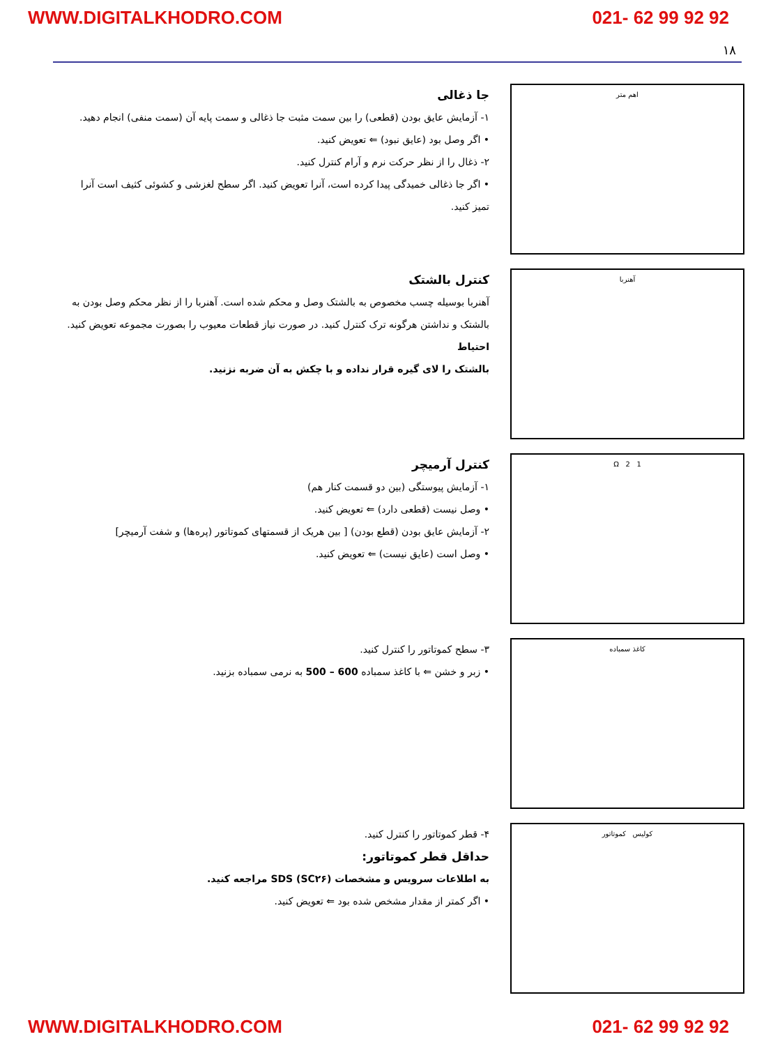WWW.DIGITALKHODRO.COM 021- 62 99 92 92
۱۸
اهم متر
جا ذغالی
۱- آزمایش عایق بودن (قطعی) را بین سمت مثبت جا ذغالی و سمت پایه آن (سمت منفی) انجام دهید.
• اگر وصل بود (عایق نبود) ⇐ تعویض کنید.
۲- ذغال را از نظر حرکت نرم و آرام کنترل کنید.
• اگر جا ذغالی خمیدگی پیدا کرده است، آنرا تعویض کنید. اگر سطح لغزشی و کشوئی کثیف است آنرا تمیز کنید.
آهنربا
کنترل بالشتک
آهنربا بوسیله چسب مخصوص به بالشتک وصل و محکم شده است. آهنربا را از نظر محکم وصل بودن به بالشتک و نداشتن هرگونه ترک کنترل کنید. در صورت نیاز قطعات معیوب را بصورت مجموعه تعویض کنید.
احتیاط
بالشتک را لای گیره قرار نداده و با چکش به آن ضربه نزنید.
1 2 Ω
کنترل آرمیچر
۱- آزمایش پیوستگی (بین دو قسمت کنار هم)
• وصل نیست (قطعی دارد) ⇐ تعویض کنید.
۲- آزمایش عایق بودن (قطع بودن) [ بین هریک از قسمتهای کموتاتور (پره‌ها) و شفت آرمیچر]
• وصل است (عایق نیست) ⇐ تعویض کنید.
کاغذ سمباده
۳- سطح کموتاتور را کنترل کنید.
• زبر و خشن ⇐ با کاغذ سمباده 600 – 500 به نرمی سمباده بزنید.
کولیس کموتاتور
۴- قطر کموتاتور را کنترل کنید.
حداقل قطر کموتاتور:
به اطلاعات سرویس و مشخصات SDS (SC۲۶) مراجعه کنید.
• اگر کمتر از مقدار مشخص شده بود ⇐ تعویض کنید.
WWW.DIGITALKHODRO.COM 021- 62 99 92 92